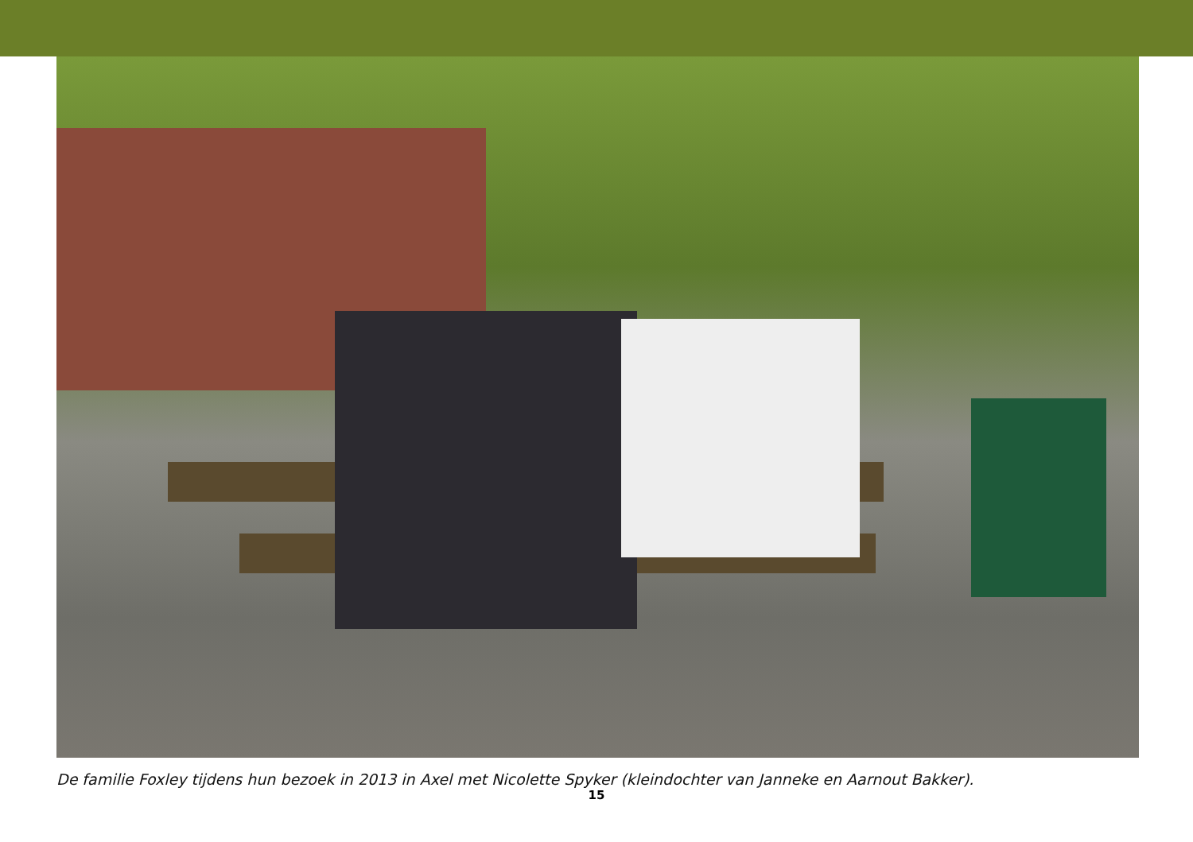De familie Foxley tijdens hun bezoek in 2013 in Axel met Nicolette Spyker (kleindochter van Janneke en Aarnout Bakker).
15